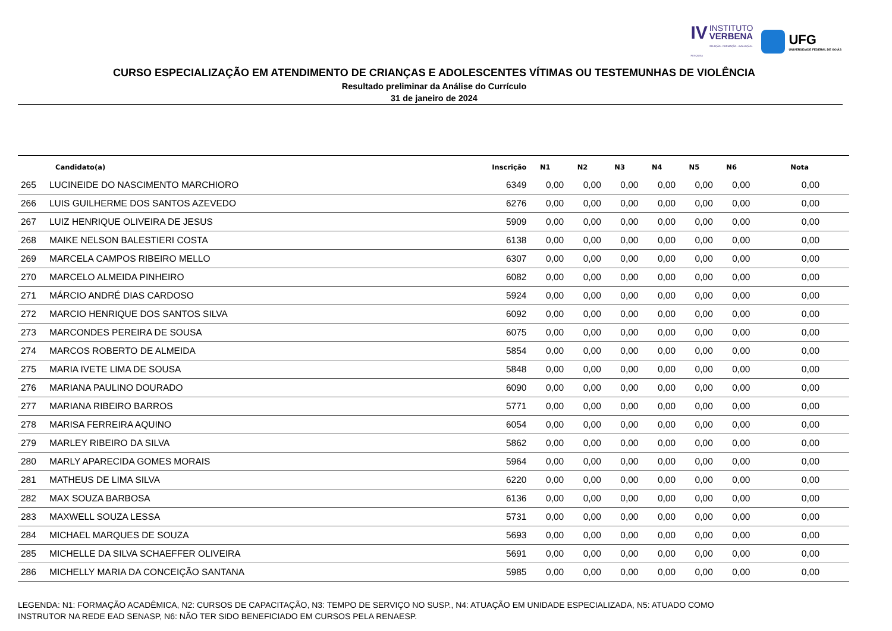IV INSTITUTO
VERBENA
SELEÇÃO · FORMAÇÃO · AVALIAÇÃO · PESQUISA
UFG
UNIVERSIDADE FEDERAL DE GOIÁS
CURSO ESPECIALIZAÇÃO EM ATENDIMENTO DE CRIANÇAS E ADOLESCENTES VÍTIMAS OU TESTEMUNHAS DE VIOLÊNCIA
Resultado preliminar da Análise do Currículo
31 de janeiro de 2024
| | Candidato(a) | Inscrição | N1 | N2 | N3 | N4 | N5 | N6 | Nota |
| --- | --- | --- | --- | --- | --- | --- | --- | --- | --- |
| 265 | LUCINEIDE DO NASCIMENTO MARCHIORO | 6349 | 0,00 | 0,00 | 0,00 | 0,00 | 0,00 | 0,00 | 0,00 |
| 266 | LUIS GUILHERME DOS SANTOS AZEVEDO | 6276 | 0,00 | 0,00 | 0,00 | 0,00 | 0,00 | 0,00 | 0,00 |
| 267 | LUIZ HENRIQUE OLIVEIRA DE JESUS | 5909 | 0,00 | 0,00 | 0,00 | 0,00 | 0,00 | 0,00 | 0,00 |
| 268 | MAIKE NELSON BALESTIERI COSTA | 6138 | 0,00 | 0,00 | 0,00 | 0,00 | 0,00 | 0,00 | 0,00 |
| 269 | MARCELA CAMPOS RIBEIRO MELLO | 6307 | 0,00 | 0,00 | 0,00 | 0,00 | 0,00 | 0,00 | 0,00 |
| 270 | MARCELO ALMEIDA PINHEIRO | 6082 | 0,00 | 0,00 | 0,00 | 0,00 | 0,00 | 0,00 | 0,00 |
| 271 | MÁRCIO ANDRÉ DIAS CARDOSO | 5924 | 0,00 | 0,00 | 0,00 | 0,00 | 0,00 | 0,00 | 0,00 |
| 272 | MARCIO HENRIQUE DOS SANTOS SILVA | 6092 | 0,00 | 0,00 | 0,00 | 0,00 | 0,00 | 0,00 | 0,00 |
| 273 | MARCONDES PEREIRA DE SOUSA | 6075 | 0,00 | 0,00 | 0,00 | 0,00 | 0,00 | 0,00 | 0,00 |
| 274 | MARCOS ROBERTO DE ALMEIDA | 5854 | 0,00 | 0,00 | 0,00 | 0,00 | 0,00 | 0,00 | 0,00 |
| 275 | MARIA IVETE LIMA DE SOUSA | 5848 | 0,00 | 0,00 | 0,00 | 0,00 | 0,00 | 0,00 | 0,00 |
| 276 | MARIANA PAULINO DOURADO | 6090 | 0,00 | 0,00 | 0,00 | 0,00 | 0,00 | 0,00 | 0,00 |
| 277 | MARIANA RIBEIRO BARROS | 5771 | 0,00 | 0,00 | 0,00 | 0,00 | 0,00 | 0,00 | 0,00 |
| 278 | MARISA FERREIRA AQUINO | 6054 | 0,00 | 0,00 | 0,00 | 0,00 | 0,00 | 0,00 | 0,00 |
| 279 | MARLEY RIBEIRO DA SILVA | 5862 | 0,00 | 0,00 | 0,00 | 0,00 | 0,00 | 0,00 | 0,00 |
| 280 | MARLY APARECIDA GOMES MORAIS | 5964 | 0,00 | 0,00 | 0,00 | 0,00 | 0,00 | 0,00 | 0,00 |
| 281 | MATHEUS DE LIMA SILVA | 6220 | 0,00 | 0,00 | 0,00 | 0,00 | 0,00 | 0,00 | 0,00 |
| 282 | MAX SOUZA BARBOSA | 6136 | 0,00 | 0,00 | 0,00 | 0,00 | 0,00 | 0,00 | 0,00 |
| 283 | MAXWELL SOUZA LESSA | 5731 | 0,00 | 0,00 | 0,00 | 0,00 | 0,00 | 0,00 | 0,00 |
| 284 | MICHAEL MARQUES DE SOUZA | 5693 | 0,00 | 0,00 | 0,00 | 0,00 | 0,00 | 0,00 | 0,00 |
| 285 | MICHELLE DA SILVA SCHAEFFER OLIVEIRA | 5691 | 0,00 | 0,00 | 0,00 | 0,00 | 0,00 | 0,00 | 0,00 |
| 286 | MICHELLY MARIA DA CONCEIÇÃO SANTANA | 5985 | 0,00 | 0,00 | 0,00 | 0,00 | 0,00 | 0,00 | 0,00 |
LEGENDA: N1: FORMAÇÃO ACADÊMICA, N2: CURSOS DE CAPACITAÇÃO, N3: TEMPO DE SERVIÇO NO SUSP., N4: ATUAÇÃO EM UNIDADE ESPECIALIZADA, N5: ATUADO COMO INSTRUTOR NA REDE EAD SENASP, N6: NÃO TER SIDO BENEFICIADO EM CURSOS PELA RENAESP.